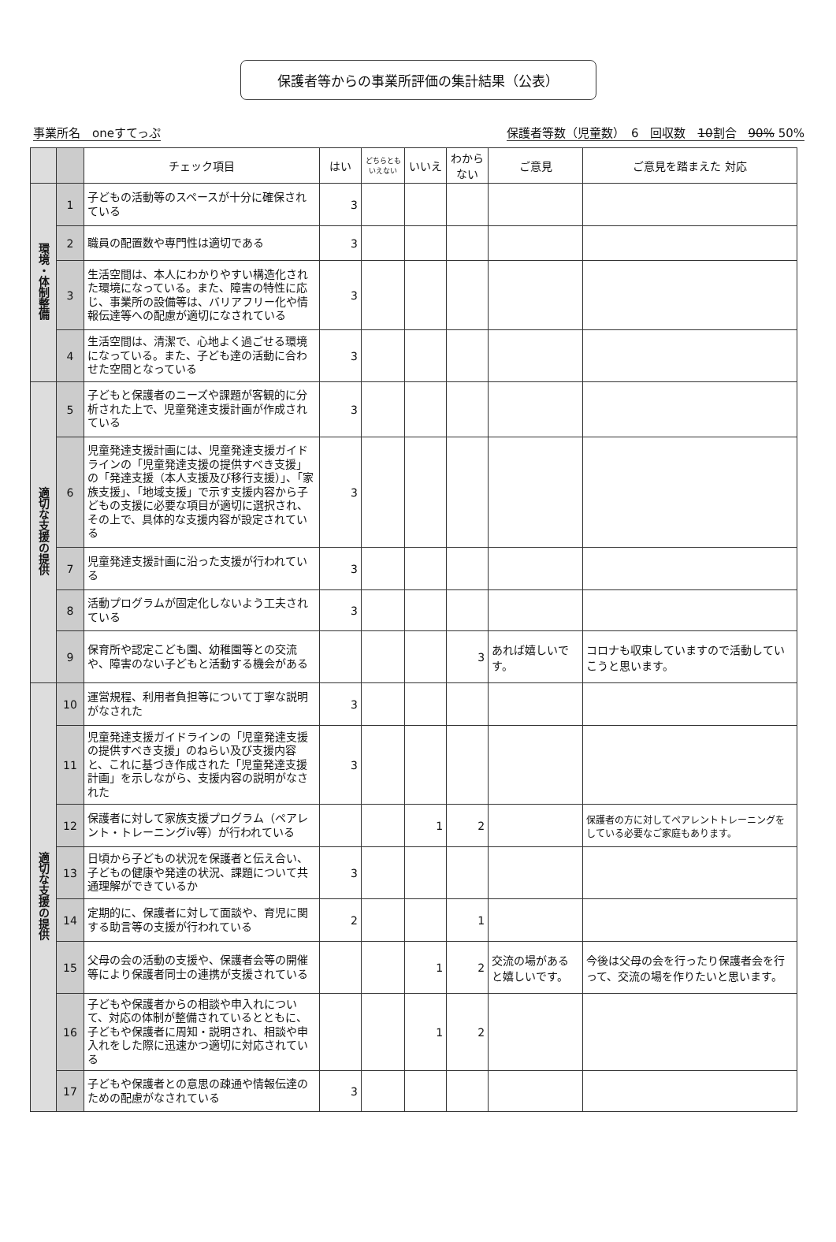保護者等からの事業所評価の集計結果（公表）
事業所名　oneすてっぷ 保護者等数（児童数）　6　回収数　10割合　90% 50%
| | | チェック項目 | はい | どちらとも いえない | いいえ | わから ない | ご意見 | ご意見を踏まえた 対応 |
| --- | --- | --- | --- | --- | --- | --- | --- | --- |
| 環境・体制整備 | 1 | 子どもの活動等のスペースが十分に確保されている | 3 | | | | | |
| | 2 | 職員の配置数や専門性は適切である | 3 | | | | | |
| | 3 | 生活空間は、本人にわかりやすい構造化された環境になっている。また、障害の特性に応じ、事業所の設備等は、バリアフリー化や情報伝達等への配慮が適切になされている | 3 | | | | | |
| | 4 | 生活空間は、清潔で、心地よく過ごせる環境になっている。また、子ども達の活動に合わせた空間となっている | 3 | | | | | |
| 適切な支援の提供 | 5 | 子どもと保護者のニーズや課題が客観的に分析された上で、児童発達支援計画が作成されている | 3 | | | | | |
| | 6 | 児童発達支援計画には、児童発達支援ガイドラインの「児童発達支援の提供すべき支援」の「発達支援（本人支援及び移行支援）」、「家族支援」、「地域支援」で示す支援内容から子どもの支援に必要な項目が適切に選択され、その上で、具体的な支援内容が設定されている | 3 | | | | | |
| | 7 | 児童発達支援計画に沿った支援が行われている | 3 | | | | | |
| | 8 | 活動プログラムが固定化しないよう工夫されている | 3 | | | | | |
| | 9 | 保育所や認定こども園、幼稚園等との交流や、障害のない子どもと活動する機会がある | | | | 3 | あれば嬉しいです。 | コロナも収束していますので活動していこうと思います。 |
| 適切な支援の提供 | 10 | 運営規程、利用者負担等について丁寧な説明がなされた | 3 | | | | | |
| | 11 | 児童発達支援ガイドラインの「児童発達支援の提供すべき支援」のねらい及び支援内容と、これに基づき作成された「児童発達支援計画」を示しながら、支援内容の説明がなされた | 3 | | | | | |
| | 12 | 保護者に対して家族支援プログラム（ペアレント・トレーニングiv等）が行われている | | | 1 | 2 | | 保護者の方に対してペアレントトレーニングをしている必要なご家庭もあります。 |
| | 13 | 日頃から子どもの状況を保護者と伝え合い、子どもの健康や発達の状況、課題について共通理解ができているか | 3 | | | | | |
| | 14 | 定期的に、保護者に対して面談や、育児に関する助言等の支援が行われている | 2 | | | 1 | | |
| | 15 | 父母の会の活動の支援や、保護者会等の開催等により保護者同士の連携が支援されている | | | 1 | 2 | 交流の場があると嬉しいです。 | 今後は父母の会を行ったり保護者会を行って、交流の場を作りたいと思います。 |
| | 16 | 子どもや保護者からの相談や申入れについて、対応の体制が整備されているとともに、子どもや保護者に周知・説明され、相談や申入れをした際に迅速かつ適切に対応されている | | | 1 | 2 | | |
| | 17 | 子どもや保護者との意思の疎通や情報伝達のための配慮がなされている | 3 | | | | | |